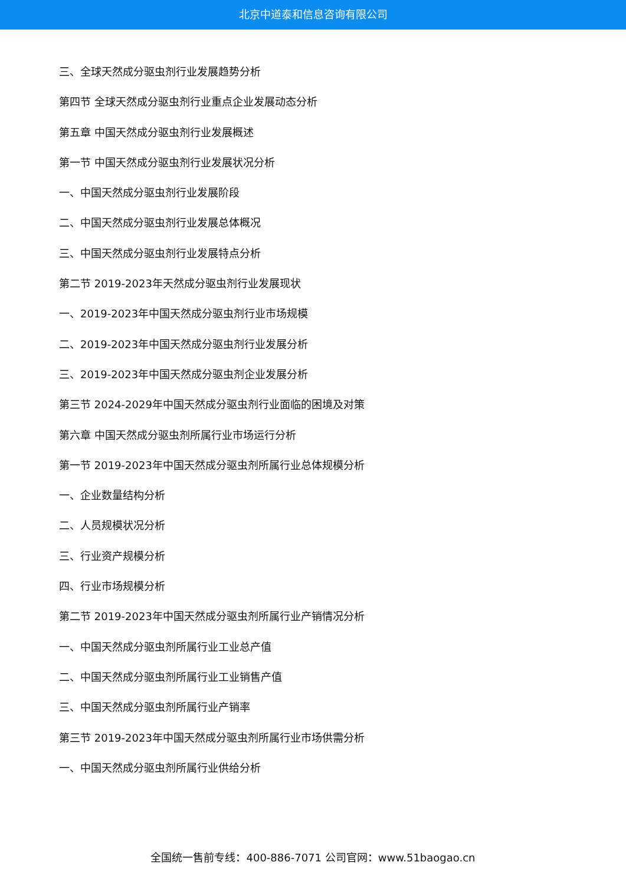北京中道泰和信息咨询有限公司
三、全球天然成分驱虫剂行业发展趋势分析
第四节 全球天然成分驱虫剂行业重点企业发展动态分析
第五章 中国天然成分驱虫剂行业发展概述
第一节 中国天然成分驱虫剂行业发展状况分析
一、中国天然成分驱虫剂行业发展阶段
二、中国天然成分驱虫剂行业发展总体概况
三、中国天然成分驱虫剂行业发展特点分析
第二节 2019-2023年天然成分驱虫剂行业发展现状
一、2019-2023年中国天然成分驱虫剂行业市场规模
二、2019-2023年中国天然成分驱虫剂行业发展分析
三、2019-2023年中国天然成分驱虫剂企业发展分析
第三节 2024-2029年中国天然成分驱虫剂行业面临的困境及对策
第六章 中国天然成分驱虫剂所属行业市场运行分析
第一节 2019-2023年中国天然成分驱虫剂所属行业总体规模分析
一、企业数量结构分析
二、人员规模状况分析
三、行业资产规模分析
四、行业市场规模分析
第二节 2019-2023年中国天然成分驱虫剂所属行业产销情况分析
一、中国天然成分驱虫剂所属行业工业总产值
二、中国天然成分驱虫剂所属行业工业销售产值
三、中国天然成分驱虫剂所属行业产销率
第三节 2019-2023年中国天然成分驱虫剂所属行业市场供需分析
一、中国天然成分驱虫剂所属行业供给分析
全国统一售前专线：400-886-7071 公司官网：www.51baogao.cn